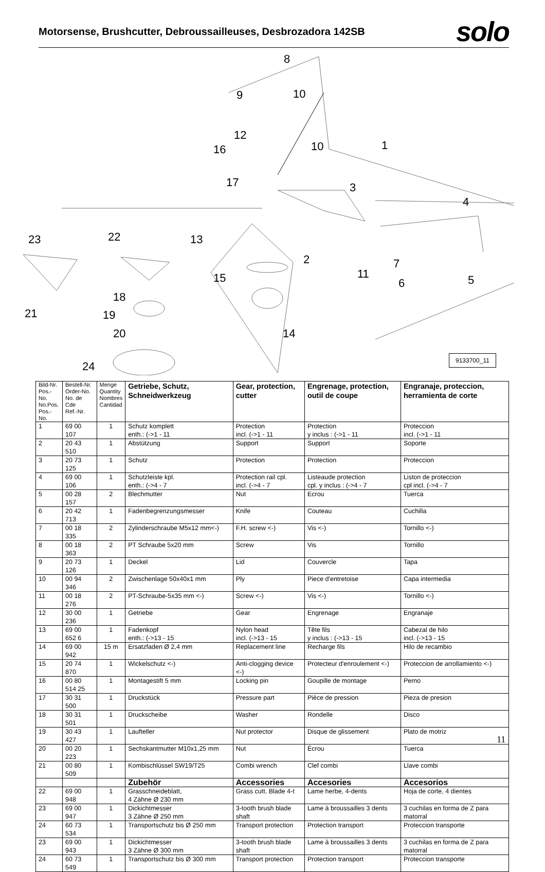Motorsense, Brushcutter, Debroussailleuses, Desbrozadora 142SB
solo
8
9
10
12
16
10
1
17
3
4
23
22
13
2
11
15
7
6
5
18
21
19
20
14
24
9133700_11
| Bild-Nr. Pos.-No. No.Pos. Pos.-No. | Bestell-Nr. Order-No. No. de Cde Ref.-Nr. | Menge Quantity Nombres Cantidad | Getriebe, Schutz, Schneidwerkzeug | Gear, protection, cutter | Engrenage, protection, outil de coupe | Engranaje, proteccion, herramienta de corte |
| --- | --- | --- | --- | --- | --- | --- |
| 1 | 69 00 107 | 1 | Schutz komplett enth.: (->1 - 11 | Protection incl. (->1 - 11 | Protection y inclus : (->1 - 11 | Proteccion incl. (->1 - 11 |
| 2 | 20 43 510 | 1 | Abstützung | Support | Support | Soporte |
| 3 | 20 73 125 | 1 | Schutz | Protection | Protection | Proteccion |
| 4 | 69 00 106 | 1 | Schutzleiste kpl. enth.: (->4 - 7 | Protection rail cpl. incl. (->4 - 7 | Listeaude protection cpl. y inclus : (->4 - 7 | Liston de proteccion cpl incl. (->4 - 7 |
| 5 | 00 28 157 | 2 | Blechmutter | Nut | Ecrou | Tuerca |
| 6 | 20 42 713 | 1 | Fadenbegrenzungsmesser | Knife | Couteau | Cuchilla |
| 7 | 00 18 335 | 2 | Zylinderschraube M5x12 mm<-) | F.H. screw <-) | Vis <-) | Tornillo <-) |
| 8 | 00 18 363 | 2 | PT Schraube 5x20 mm | Screw | Vis | Tornillo |
| 9 | 20 73 126 | 1 | Deckel | Lid | Couvercle | Tapa |
| 10 | 00 94 346 | 2 | Zwischenlage 50x40x1 mm | Ply | Piece d'entretoise | Capa intermedia |
| 11 | 00 18 276 | 2 | PT-Schraube-5x35 mm <-) | Screw <-) | Vis <-) | Tornillo <-) |
| 12 | 30 00 236 | 1 | Getriebe | Gear | Engrenage | Engranaje |
| 13 | 69 00 652 6 | 1 | Fadenkopf enth.: (->13 - 15 | Nylon head incl. (->13 - 15 | Tête fils y inclus : (->13 - 15 | Cabezal de hilo incl. (->13 - 15 |
| 14 | 69 00 942 | 15 m | Ersatzfaden Ø 2,4 mm | Replacement line | Recharge fils | Hilo de recambio |
| 15 | 20 74 870 | 1 | Wickelschutz <-) | Anti-clogging device <-) | Protecteur d'enroulement <-) | Proteccion de arrollamiento <-) |
| 16 | 00 80 514 25 | 1 | Montagestift 5 mm | Locking pin | Goupille de montage | Perno |
| 17 | 30 31 500 | 1 | Druckstück | Pressure part | Pièce de pression | Pieza de presion |
| 18 | 30 31 501 | 1 | Druckscheibe | Washer | Rondelle | Disco |
| 19 | 30 43 427 | 1 | Laufteller | Nut protector | Disque de glissement | Plato de motriz |
| 20 | 00 20 223 | 1 | Sechskantmutter M10x1,25 mm | Nut | Écrou | Tuerca |
| 21 | 00 80 509 | 1 | Kombischlüssel SW19/T25 | Combi wrench | Clef combi | Llave combi |
| | | | Zubehör | Accessories | Accesories | Accesorios |
| 22 | 69 00 948 | 1 | Grasschneideblatt, 4 Zähne Ø 230 mm | Grass cutt. Blade 4-t | Lame herbe, 4-dents | Hoja de corte, 4 dientes |
| 23 | 69 00 947 | 1 | Dickichtmesser 3 Zähne Ø 250 mm | 3-tooth brush blade shaft | Lame à broussailles 3 dents | 3 cuchilas en forma de Z para matorral |
| 24 | 60 73 534 | 1 | Transportschutz bis Ø 250 mm | Transport protection | Protection transport | Proteccion transporte |
| 23 | 69 00 943 | 1 | Dickichtmesser 3 Zähne Ø 300 mm | 3-tooth brush blade shaft | Lame à broussailles 3 dents | 3 cuchilas en forma de Z para matorral |
| 24 | 60 73 549 | 1 | Transportschutz bis Ø 300 mm | Transport protection | Protection transport | Proteccion transporte |
11